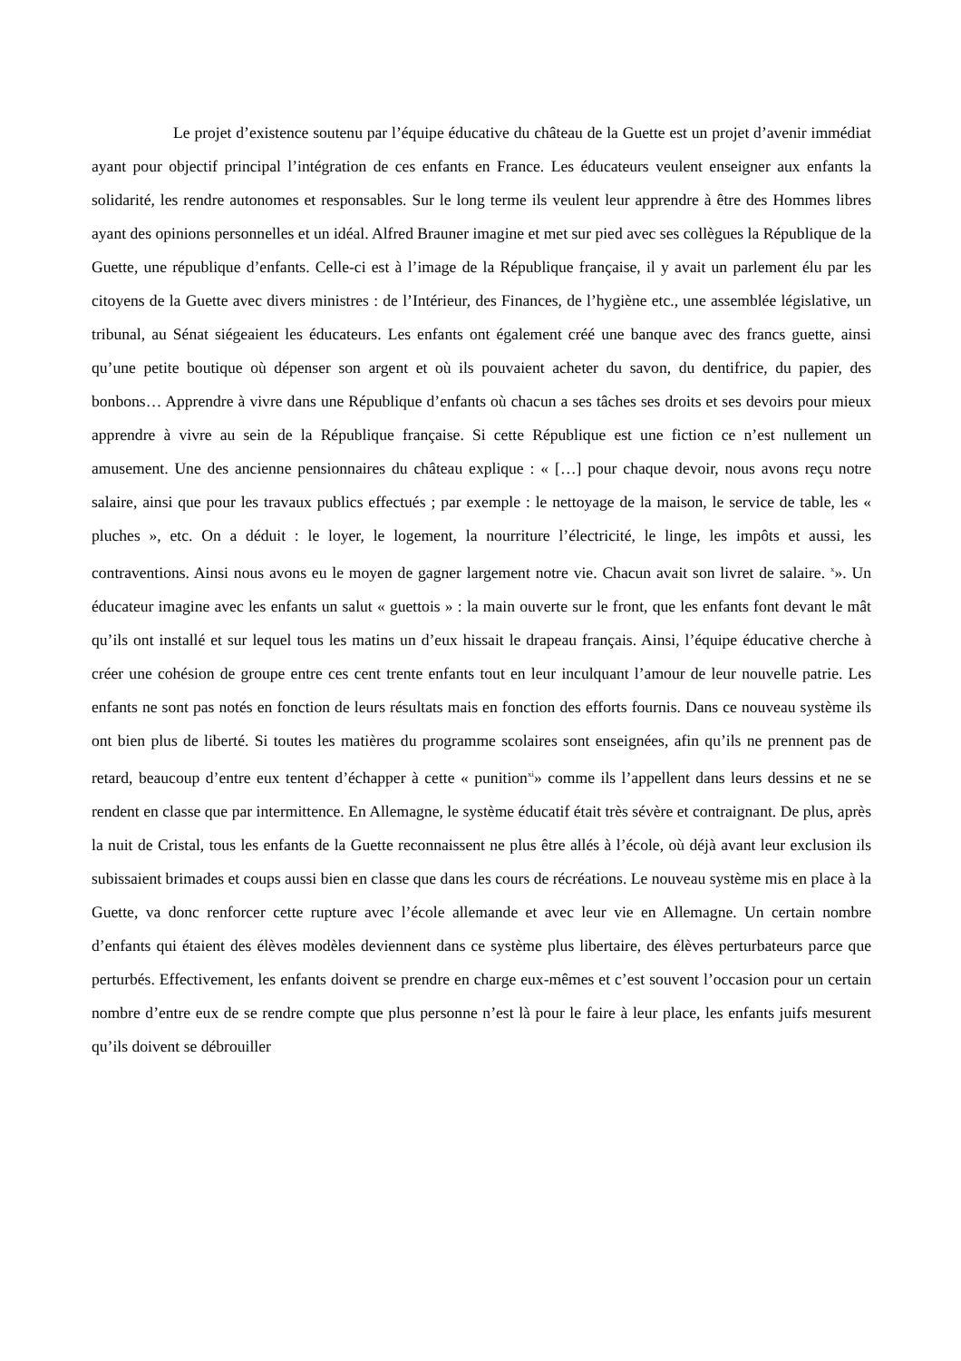Le projet d’existence soutenu par l’équipe éducative du château de la Guette est un projet d’avenir immédiat ayant pour objectif principal l’intégration de ces enfants en France. Les éducateurs veulent enseigner aux enfants la solidarité, les rendre autonomes et responsables. Sur le long terme ils veulent leur apprendre à être des Hommes libres ayant des opinions personnelles et un idéal. Alfred Brauner imagine et met sur pied avec ses collègues la République de la Guette, une république d’enfants. Celle-ci est à l’image de la République française, il y avait un parlement élu par les citoyens de la Guette avec divers ministres : de l’Intérieur, des Finances, de l’hygiène etc., une assemblée législative, un tribunal, au Sénat siégeaient les éducateurs. Les enfants ont également créé une banque avec des francs guette, ainsi qu’une petite boutique où dépenser son argent et où ils pouvaient acheter du savon, du dentifrice, du papier, des bonbons… Apprendre à vivre dans une République d’enfants où chacun a ses tâches ses droits et ses devoirs pour mieux apprendre à vivre au sein de la République française. Si cette République est une fiction ce n’est nullement un amusement. Une des ancienne pensionnaires du château explique : « […] pour chaque devoir, nous avons reçu notre salaire, ainsi que pour les travaux publics effectués ; par exemple : le nettoyage de la maison, le service de table, les « pluches », etc. On a déduit : le loyer, le logement, la nourriture l’électricité, le linge, les impôts et aussi, les contraventions. Ainsi nous avons eu le moyen de gagner largement notre vie. Chacun avait son livret de salaire. <sup>x</sup>». Un éducateur imagine avec les enfants un salut « guettois » : la main ouverte sur le front, que les enfants font devant le mât qu’ils ont installé et sur lequel tous les matins un d’eux hissait le drapeau français. Ainsi, l’équipe éducative cherche à créer une cohésion de groupe entre ces cent trente enfants tout en leur inculquant l’amour de leur nouvelle patrie. Les enfants ne sont pas notés en fonction de leurs résultats mais en fonction des efforts fournis. Dans ce nouveau système ils ont bien plus de liberté. Si toutes les matières du programme scolaires sont enseignées, afin qu’ils ne prennent pas de retard, beaucoup d’entre eux tentent d’échapper à cette « punition<sup>xi</sup>» comme ils l’appellent dans leurs dessins et ne se rendent en classe que par intermittence. En Allemagne, le système éducatif était très sévère et contraignant. De plus, après la nuit de Cristal, tous les enfants de la Guette reconnaissent ne plus être allés à l’école, où déjà avant leur exclusion ils subissaient brimades et coups aussi bien en classe que dans les cours de récréations. Le nouveau système mis en place à la Guette, va donc renforcer cette rupture avec l’école allemande et avec leur vie en Allemagne. Un certain nombre d’enfants qui étaient des élèves modèles deviennent dans ce système plus libertaire, des élèves perturbateurs parce que perturbés. Effectivement, les enfants doivent se prendre en charge eux-mêmes et c’est souvent l’occasion pour un certain nombre d’entre eux de se rendre compte que plus personne n’est là pour le faire à leur place, les enfants juifs mesurent qu’ils doivent se débrouiller